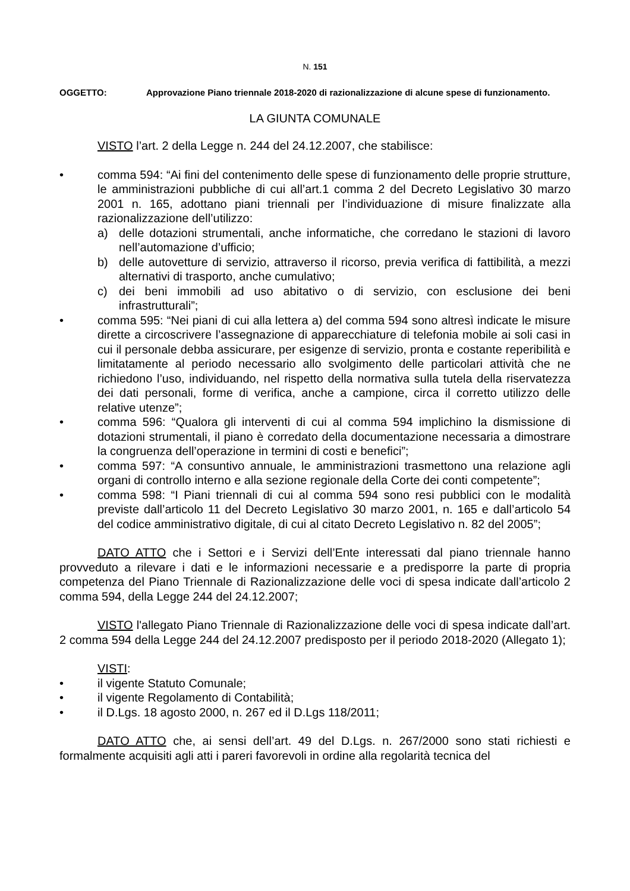N. 151
OGGETTO: Approvazione Piano triennale 2018-2020 di razionalizzazione di alcune spese di funzionamento.
LA GIUNTA COMUNALE
VISTO l’art. 2 della Legge n. 244 del 24.12.2007, che stabilisce:
• comma 594: “Ai fini del contenimento delle spese di funzionamento delle proprie strutture, le amministrazioni pubbliche di cui all’art.1 comma 2 del Decreto Legislativo 30 marzo 2001 n. 165, adottano piani triennali per l’individuazione di misure finalizzate alla razionalizzazione dell’utilizzo:
a) delle dotazioni strumentali, anche informatiche, che corredano le stazioni di lavoro nell’automazione d’ufficio;
b) delle autovetture di servizio, attraverso il ricorso, previa verifica di fattibilità, a mezzi alternativi di trasporto, anche cumulativo;
c) dei beni immobili ad uso abitativo o di servizio, con esclusione dei beni infrastrutturali”;
• comma 595: “Nei piani di cui alla lettera a) del comma 594 sono altresì indicate le misure dirette a circoscrivere l’assegnazione di apparecchiature di telefonia mobile ai soli casi in cui il personale debba assicurare, per esigenze di servizio, pronta e costante reperibilità e limitatamente al periodo necessario allo svolgimento delle particolari attività che ne richiedono l’uso, individuando, nel rispetto della normativa sulla tutela della riservatezza dei dati personali, forme di verifica, anche a campione, circa il corretto utilizzo delle relative utenze”;
• comma 596: “Qualora gli interventi di cui al comma 594 implichino la dismissione di dotazioni strumentali, il piano è corredato della documentazione necessaria a dimostrare la congruenza dell’operazione in termini di costi e benefici”;
• comma 597: “A consuntivo annuale, le amministrazioni trasmettono una relazione agli organi di controllo interno e alla sezione regionale della Corte dei conti competente”;
• comma 598: “I Piani triennali di cui al comma 594 sono resi pubblici con le modalità previste dall’articolo 11 del Decreto Legislativo 30 marzo 2001, n. 165 e dall’articolo 54 del codice amministrativo digitale, di cui al citato Decreto Legislativo n. 82 del 2005”;
DATO ATTO che i Settori e i Servizi dell’Ente interessati dal piano triennale hanno provveduto a rilevare i dati e le informazioni necessarie e a predisporre la parte di propria competenza del Piano Triennale di Razionalizzazione delle voci di spesa indicate dall’articolo 2 comma 594, della Legge 244 del 24.12.2007;
VISTO l'allegato Piano Triennale di Razionalizzazione delle voci di spesa indicate dall’art. 2 comma 594 della Legge 244 del 24.12.2007 predisposto per il periodo 2018-2020 (Allegato 1);
VISTI:
• il vigente Statuto Comunale;
• il vigente Regolamento di Contabilità;
• il D.Lgs. 18 agosto 2000, n. 267 ed il D.Lgs 118/2011;
DATO ATTO che, ai sensi dell’art. 49 del D.Lgs. n. 267/2000 sono stati richiesti e formalmente acquisiti agli atti i pareri favorevoli in ordine alla regolarità tecnica del